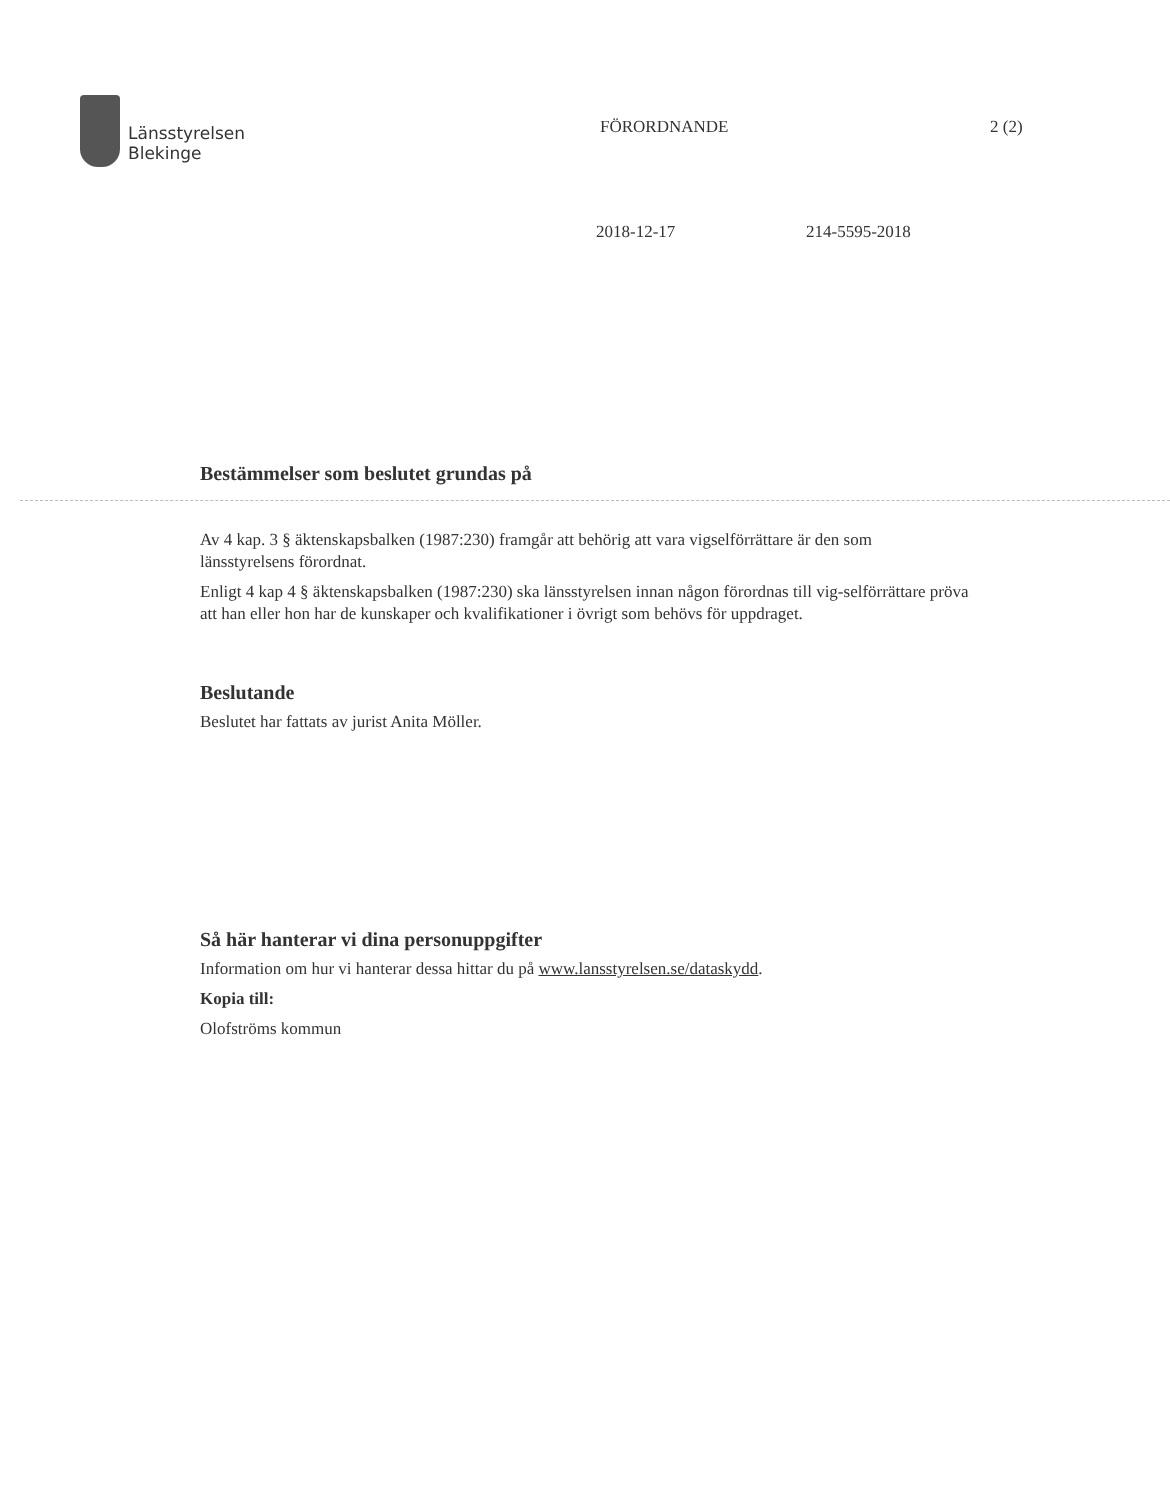Länsstyrelsen
Blekinge
FÖRORDNANDE 2 (2)
2018-12-17 214-5595-2018
Bestämmelser som beslutet grundas på
Av 4 kap. 3 § äktenskapsbalken (1987:230) framgår att behörig att vara vigselförrättare är den som länsstyrelsens förordnat.
Enligt 4 kap 4 § äktenskapsbalken (1987:230) ska länsstyrelsen innan någon förordnas till vig-selförrättare pröva att han eller hon har de kunskaper och kvalifikationer i övrigt som behövs för uppdraget.
Beslutande
Beslutet har fattats av jurist Anita Möller.
Så här hanterar vi dina personuppgifter
Information om hur vi hanterar dessa hittar du på www.lansstyrelsen.se/dataskydd.
Kopia till:
Olofströms kommun